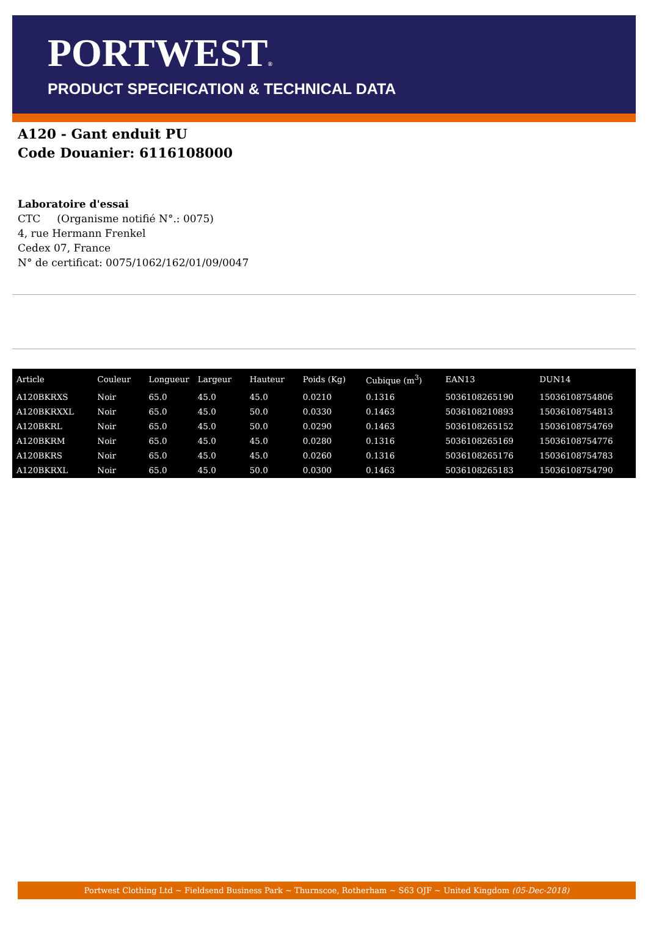PORTWEST®
PRODUCT SPECIFICATION & TECHNICAL DATA
A120 - Gant enduit PU
Code Douanier: 6116108000
Laboratoire d'essai
CTC (Organisme notifié N°.: 0075)
4, rue Hermann Frenkel
Cedex 07, France
N° de certificat: 0075/1062/162/01/09/0047
| Article | Couleur | Longueur | Largeur | Hauteur | Poids (Kg) | Cubique (m<sup>3</sup>) | EAN13 | DUN14 |
| --- | --- | --- | --- | --- | --- | --- | --- | --- |
| A120BKRXS | Noir | 65.0 | 45.0 | 45.0 | 0.0210 | 0.1316 | 5036108265190 | 15036108754806 |
| A120BKRXXL | Noir | 65.0 | 45.0 | 50.0 | 0.0330 | 0.1463 | 5036108210893 | 15036108754813 |
| A120BKRL | Noir | 65.0 | 45.0 | 50.0 | 0.0290 | 0.1463 | 5036108265152 | 15036108754769 |
| A120BKRM | Noir | 65.0 | 45.0 | 45.0 | 0.0280 | 0.1316 | 5036108265169 | 15036108754776 |
| A120BKRS | Noir | 65.0 | 45.0 | 45.0 | 0.0260 | 0.1316 | 5036108265176 | 15036108754783 |
| A120BKRXL | Noir | 65.0 | 45.0 | 50.0 | 0.0300 | 0.1463 | 5036108265183 | 15036108754790 |
Portwest Clothing Ltd ~ Fieldsend Business Park ~ Thurnscoe, Rotherham ~ S63 OJF ~ United Kingdom (05-Dec-2018)